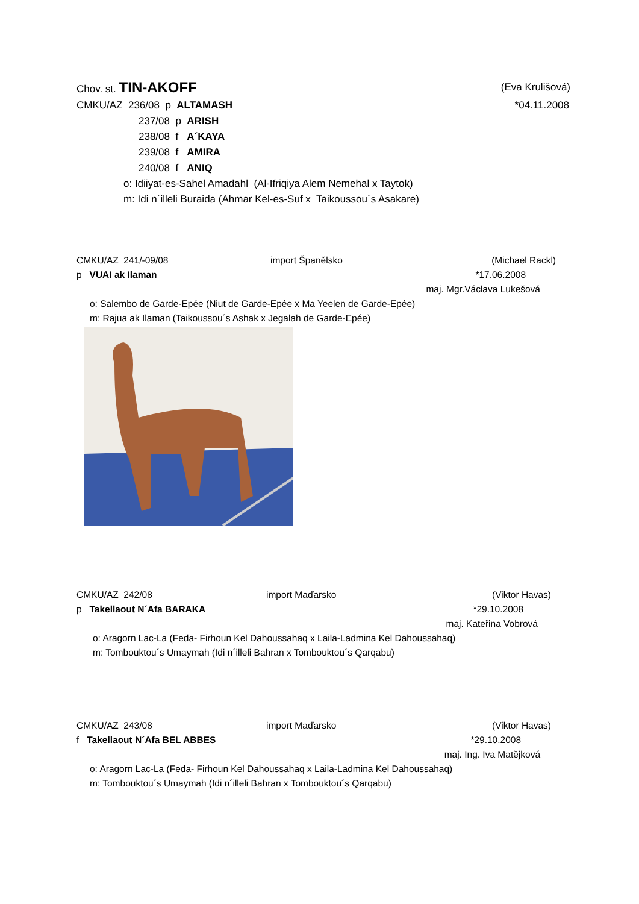Chov. st. TIN-AKOFF (Eva Krulišová)
CMKU/AZ 236/08 p ALTAMASH *04.11.2008
237/08 p ARISH
238/08 f A´KAYA
239/08 f AMIRA
240/08 f ANIQ
o: Idiiyat-es-Sahel Amadahl (Al-Ifriqiya Alem Nemehal x Taytok)
m: Idi n´illeli Buraida (Ahmar Kel-es-Suf x Taikoussou´s Asakare)
CMKU/AZ 241/-09/08 import Španělsko (Michael Rackl)
p VUAI ak Ilaman *17.06.2008
maj. Mgr.Václava Lukešová
o: Salembo de Garde-Epée (Niut de Garde-Epée x Ma Yeelen de Garde-Epée)
m: Rajua ak Ilaman (Taikoussou´s Ashak x Jegalah de Garde-Epée)
CMKU/AZ 242/08 import Maďarsko (Viktor Havas)
p Takellaout N´Afa BARAKA *29.10.2008
maj. Kateřina Vobrová
o: Aragorn Lac-La (Feda- Firhoun Kel Dahoussahaq x Laila-Ladmina Kel Dahoussahaq)
m: Tombouktou´s Umaymah (Idi n´illeli Bahran x Tombouktou´s Qarqabu)
CMKU/AZ 243/08 import Maďarsko (Viktor Havas)
f Takellaout N´Afa BEL ABBES *29.10.2008
maj. Ing. Iva Matějková
o: Aragorn Lac-La (Feda- Firhoun Kel Dahoussahaq x Laila-Ladmina Kel Dahoussahaq)
m: Tombouktou´s Umaymah (Idi n´illeli Bahran x Tombouktou´s Qarqabu)